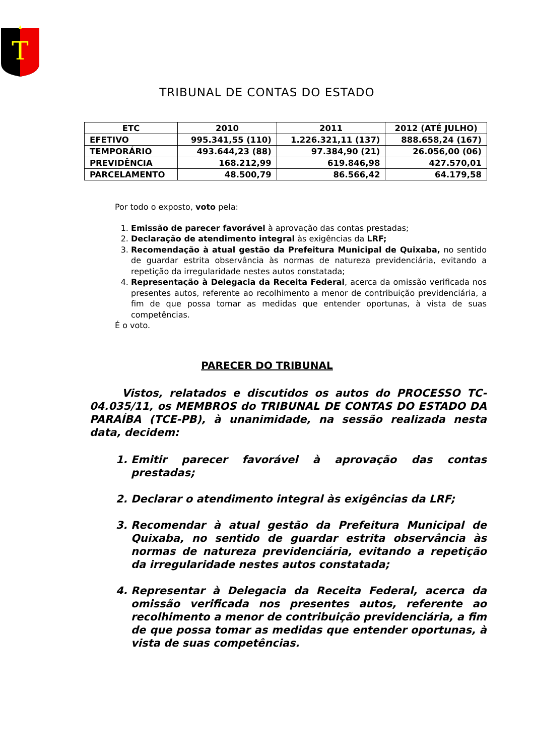T
TRIBUNAL DE CONTAS DO ESTADO
| ETC | 2010 | 2011 | 2012 (ATÉ JULHO) |
| --- | --- | --- | --- |
| EFETIVO | 995.341,55 (110) | 1.226.321,11 (137) | 888.658,24 (167) |
| TEMPORÁRIO | 493.644,23 (88) | 97.384,90 (21) | 26.056,00 (06) |
| PREVIDÊNCIA | 168.212,99 | 619.846,98 | 427.570,01 |
| PARCELAMENTO | 48.500,79 | 86.566,42 | 64.179,58 |
Por todo o exposto, voto pela:
1. Emissão de parecer favorável à aprovação das contas prestadas;
2. Declaração de atendimento integral às exigências da LRF;
3. Recomendação à atual gestão da Prefeitura Municipal de Quixaba, no sentido de guardar estrita observância às normas de natureza previdenciária, evitando a repetição da irregularidade nestes autos constatada;
4. Representação à Delegacia da Receita Federal, acerca da omissão verificada nos presentes autos, referente ao recolhimento a menor de contribuição previdenciária, a fim de que possa tomar as medidas que entender oportunas, à vista de suas competências.
É o voto.
PARECER DO TRIBUNAL
Vistos, relatados e discutidos os autos do PROCESSO TC-04.035/11, os MEMBROS do TRIBUNAL DE CONTAS DO ESTADO DA PARAÍBA (TCE-PB), à unanimidade, na sessão realizada nesta data, decidem:
1. Emitir parecer favorável à aprovação das contas prestadas;
2. Declarar o atendimento integral às exigências da LRF;
3. Recomendar à atual gestão da Prefeitura Municipal de Quixaba, no sentido de guardar estrita observância às normas de natureza previdenciária, evitando a repetição da irregularidade nestes autos constatada;
4. Representar à Delegacia da Receita Federal, acerca da omissão verificada nos presentes autos, referente ao recolhimento a menor de contribuição previdenciária, a fim de que possa tomar as medidas que entender oportunas, à vista de suas competências.